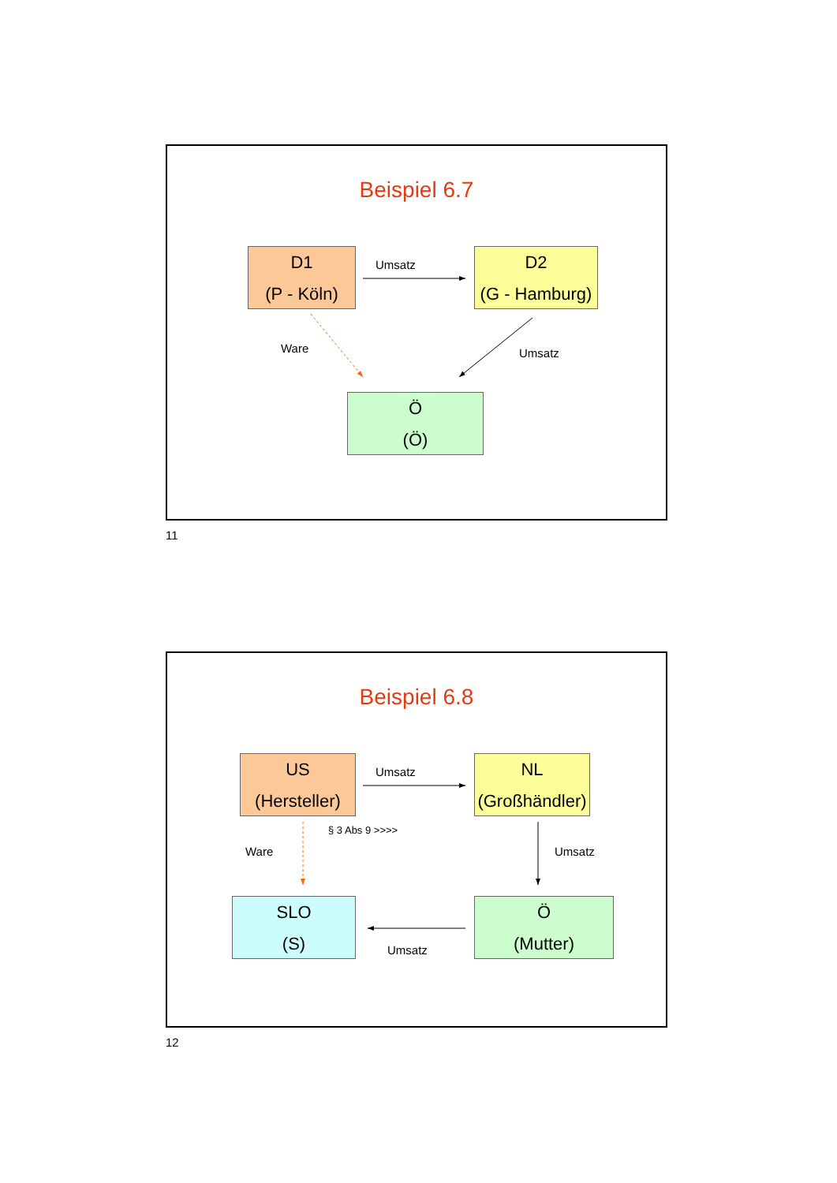Beispiel 6.7
D1
(P - Köln)
Umsatz
D2
(G - Hamburg)
Ware Umsatz
Ö
(Ö)
11
Beispiel 6.8
US
(Hersteller)
Umsatz
NL
(Großhändler)
§ 3 Abs 9 >>>>
Ware Umsatz
SLO
(S)
Ö
(Mutter)
Umsatz
12